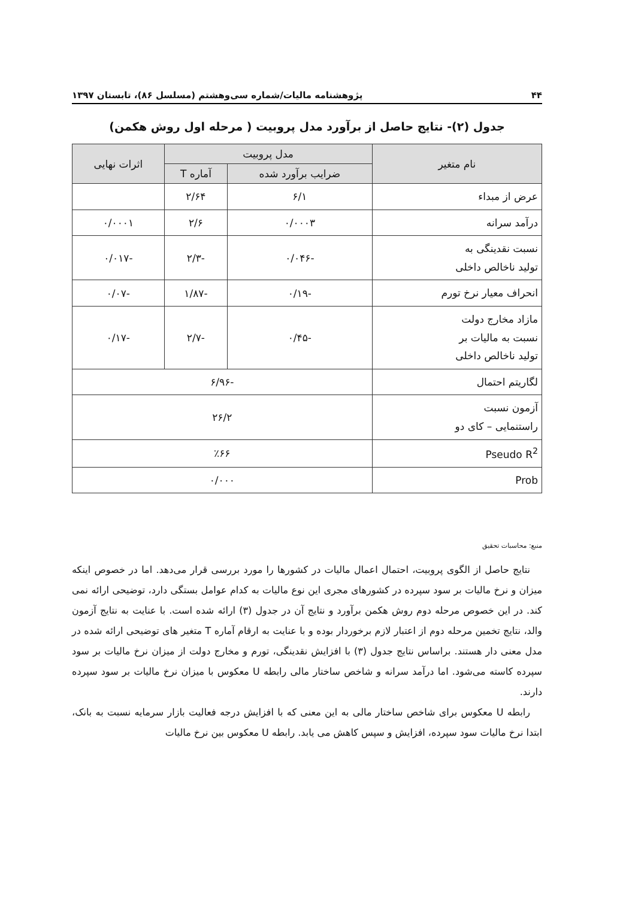۴۴ پژوهشنامه مالیات/شماره سی‌وهشتم (مسلسل ۸۶)، تابستان ۱۳۹۷
جدول (۲)- نتایج حاصل از برآورد مدل پروبیت ( مرحله اول روش هکمن)
| نام متغیر | مدل پروبیت | | اثرات نهایی |
| --- | --- | --- | --- |
| | ضرایب برآورد شده | آماره T | |
| عرض از مبداء | ۶/۱ | ۲/۶۴ | |
| درآمد سرانه | ۰/۰۰۰۳ | ۲/۶ | ۰/۰۰۰۱ |
| نسبت نقدینگی به تولید ناخالص داخلی | -۰/۰۴۶ | -۲/۳ | -۰/۰۱۷ |
| انحراف معیار نرخ تورم | -۰/۱۹ | -۱/۸۷ | -۰/۰۷ |
| مازاد مخارج دولت نسبت به مالیات بر تولید ناخالص داخلی | -۰/۴۵ | -۲/۷ | -۰/۱۷ |
| لگاریتم احتمال | -۶/۹۶ | | |
| آزمون نسبت راستنمایی – کای دو | ۲۶/۲ | | |
| Pseudo R<sup>2</sup> | ٪۶۶ | | |
| Prob | ۰/۰۰۰ | | |
منبع: محاسبات تحقیق
نتایج حاصل از الگوی پروبیت، احتمال اعمال مالیات در کشورها را مورد بررسی قرار می‌دهد. اما در خصوص اینکه میزان و نرخ مالیات بر سود سپرده در کشورهای مجری این نوع مالیات به کدام عوامل بستگی دارد، توضیحی ارائه نمی کند. در این خصوص مرحله دوم روش هکمن برآورد و نتایج آن در جدول (۳) ارائه شده است. با عنایت به نتایج آزمون والد، نتایج تخمین مرحله دوم از اعتبار لازم برخوردار بوده و با عنایت به ارقام آماره T متغیر های توضیحی ارائه شده در مدل معنی دار هستند. براساس نتایج جدول (۳) با افزایش نقدینگی، تورم و مخارج دولت از میزان نرخ مالیات بر سود سپرده کاسته می‌شود. اما درآمد سرانه و شاخص ساختار مالی رابطه U معکوس با میزان نرخ مالیات بر سود سپرده دارند.
رابطه U معکوس برای شاخص ساختار مالی به این معنی که با افزایش درجه فعالیت بازار سرمایه نسبت به بانک، ابتدا نرخ مالیات سود سپرده، افزایش و سپس کاهش می یابد. رابطه U معکوس بین نرخ مالیات